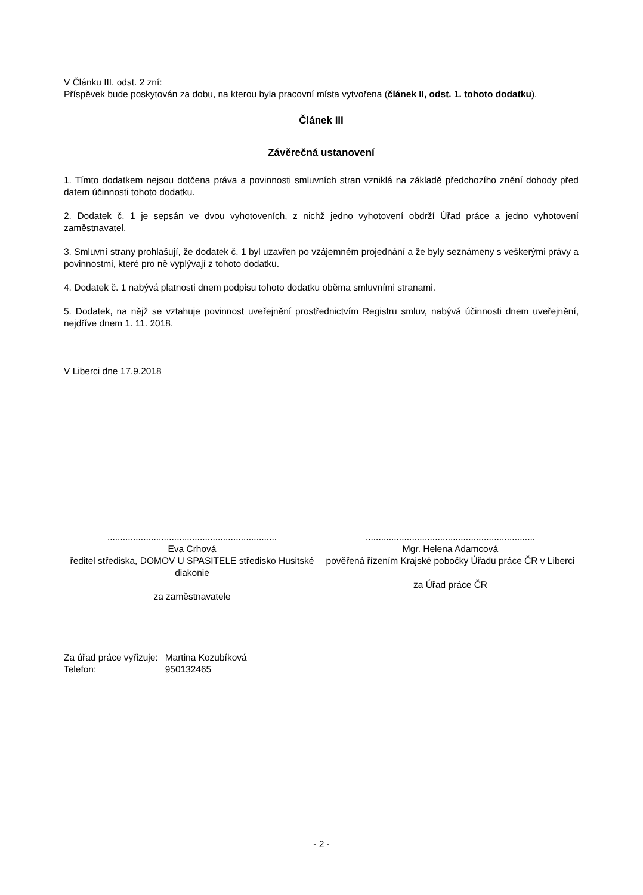V Článku III. odst. 2 zní:
Příspěvek bude poskytován za dobu, na kterou byla pracovní místa vytvořena (článek II, odst. 1. tohoto dodatku).
Článek III
Závěrečná ustanovení
1. Tímto dodatkem nejsou dotčena práva a povinnosti smluvních stran vzniklá na základě předchozího znění dohody před datem účinnosti tohoto dodatku.
2. Dodatek č. 1 je sepsán ve dvou vyhotoveních, z nichž jedno vyhotovení obdrží Úřad práce a jedno vyhotovení zaměstnavatel.
3. Smluvní strany prohlašují, že dodatek č. 1 byl uzavřen po vzájemném projednání a že byly seznámeny s veškerými právy a povinnostmi, které pro ně vyplývají z tohoto dodatku.
4. Dodatek č. 1 nabývá platnosti dnem podpisu tohoto dodatku oběma smluvními stranami.
5. Dodatek, na nějž se vztahuje povinnost uveřejnění prostřednictvím Registru smluv, nabývá účinnosti dnem uveřejnění, nejdříve dnem 1. 11. 2018.
V Liberci dne 17.9.2018
..................................................................
Eva Crhová
ředitel střediska, DOMOV U SPASITELE středisko Husitské diakonie
za zaměstnavatele
..................................................................
Mgr. Helena Adamcová
pověřená řízením Krajské pobočky Úřadu práce ČR v Liberci
za Úřad práce ČR
| Za úřad práce vyřizuje: | Martina Kozubíková |
| Telefon: | 950132465 |
- 2 -